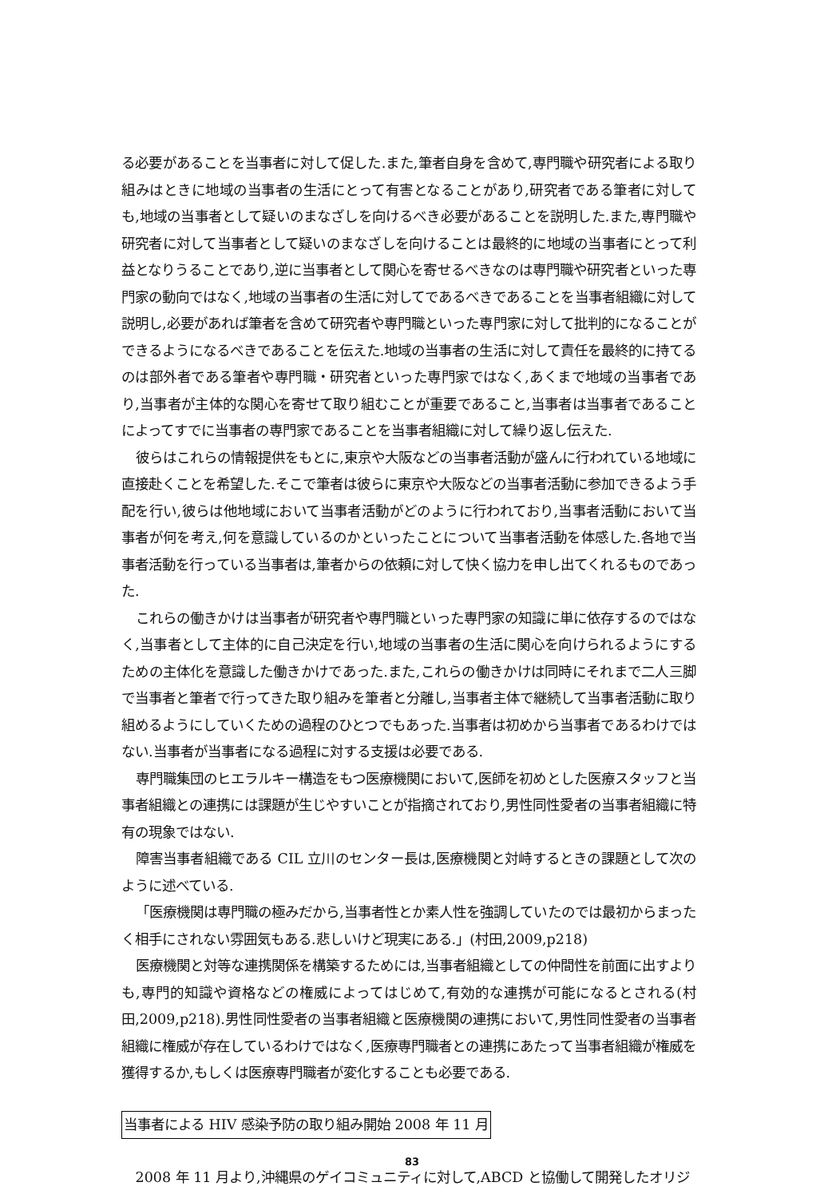る必要があることを当事者に対して促した.また,筆者自身を含めて,専門職や研究者による取り組みはときに地域の当事者の生活にとって有害となることがあり,研究者である筆者に対しても,地域の当事者として疑いのまなざしを向けるべき必要があることを説明した.また,専門職や研究者に対して当事者として疑いのまなざしを向けることは最終的に地域の当事者にとって利益となりうることであり,逆に当事者として関心を寄せるべきなのは専門職や研究者といった専門家の動向ではなく,地域の当事者の生活に対してであるべきであることを当事者組織に対して説明し,必要があれば筆者を含めて研究者や専門職といった専門家に対して批判的になることができるようになるべきであることを伝えた.地域の当事者の生活に対して責任を最終的に持てるのは部外者である筆者や専門職・研究者といった専門家ではなく,あくまで地域の当事者であり,当事者が主体的な関心を寄せて取り組むことが重要であること,当事者は当事者であることによってすでに当事者の専門家であることを当事者組織に対して繰り返し伝えた.
彼らはこれらの情報提供をもとに,東京や大阪などの当事者活動が盛んに行われている地域に直接赴くことを希望した.そこで筆者は彼らに東京や大阪などの当事者活動に参加できるよう手配を行い,彼らは他地域において当事者活動がどのように行われており,当事者活動において当事者が何を考え,何を意識しているのかといったことについて当事者活動を体感した.各地で当事者活動を行っている当事者は,筆者からの依頼に対して快く協力を申し出てくれるものであった.
これらの働きかけは当事者が研究者や専門職といった専門家の知識に単に依存するのではなく,当事者として主体的に自己決定を行い,地域の当事者の生活に関心を向けられるようにするための主体化を意識した働きかけであった.また,これらの働きかけは同時にそれまで二人三脚で当事者と筆者で行ってきた取り組みを筆者と分離し,当事者主体で継続して当事者活動に取り組めるようにしていくための過程のひとつでもあった.当事者は初めから当事者であるわけではない.当事者が当事者になる過程に対する支援は必要である.
専門職集団のヒエラルキー構造をもつ医療機関において,医師を初めとした医療スタッフと当事者組織との連携には課題が生じやすいことが指摘されており,男性同性愛者の当事者組織に特有の現象ではない.
障害当事者組織である CIL 立川のセンター長は,医療機関と対峙するときの課題として次のように述べている.
「医療機関は専門職の極みだから,当事者性とか素人性を強調していたのでは最初からまったく相手にされない雰囲気もある.悲しいけど現実にある.」(村田,2009,p218)
医療機関と対等な連携関係を構築するためには,当事者組織としての仲間性を前面に出すよりも,専門的知識や資格などの権威によってはじめて,有効的な連携が可能になるとされる(村田,2009,p218).男性同性愛者の当事者組織と医療機関の連携において,男性同性愛者の当事者組織に権威が存在しているわけではなく,医療専門職者との連携にあたって当事者組織が権威を獲得するか,もしくは医療専門職者が変化することも必要である.
当事者による HIV 感染予防の取り組み開始 2008 年 11 月
2008 年 11 月より,沖縄県のゲイコミュニティに対して,ABCD と協働して開発したオリジ
83